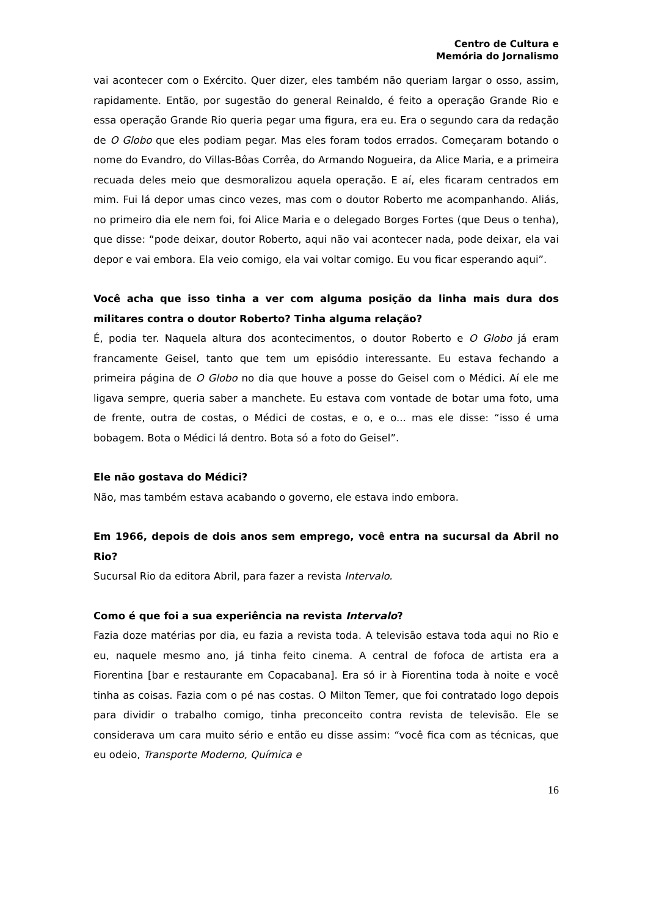Centro de Cultura e
Memória do Jornalismo
vai acontecer com o Exército. Quer dizer, eles também não queriam largar o osso, assim, rapidamente. Então, por sugestão do general Reinaldo, é feito a operação Grande Rio e essa operação Grande Rio queria pegar uma figura, era eu. Era o segundo cara da redação de O Globo que eles podiam pegar. Mas eles foram todos errados. Começaram botando o nome do Evandro, do Villas-Bôas Corrêa, do Armando Nogueira, da Alice Maria, e a primeira recuada deles meio que desmoralizou aquela operação. E aí, eles ficaram centrados em mim. Fui lá depor umas cinco vezes, mas com o doutor Roberto me acompanhando. Aliás, no primeiro dia ele nem foi, foi Alice Maria e o delegado Borges Fortes (que Deus o tenha), que disse: “pode deixar, doutor Roberto, aqui não vai acontecer nada, pode deixar, ela vai depor e vai embora. Ela veio comigo, ela vai voltar comigo. Eu vou ficar esperando aqui”.
Você acha que isso tinha a ver com alguma posição da linha mais dura dos militares contra o doutor Roberto? Tinha alguma relação?
É, podia ter. Naquela altura dos acontecimentos, o doutor Roberto e O Globo já eram francamente Geisel, tanto que tem um episódio interessante. Eu estava fechando a primeira página de O Globo no dia que houve a posse do Geisel com o Médici. Aí ele me ligava sempre, queria saber a manchete. Eu estava com vontade de botar uma foto, uma de frente, outra de costas, o Médici de costas, e o, e o... mas ele disse: “isso é uma bobagem. Bota o Médici lá dentro. Bota só a foto do Geisel”.
Ele não gostava do Médici?
Não, mas também estava acabando o governo, ele estava indo embora.
Em 1966, depois de dois anos sem emprego, você entra na sucursal da Abril no Rio?
Sucursal Rio da editora Abril, para fazer a revista Intervalo.
Como é que foi a sua experiência na revista Intervalo?
Fazia doze matérias por dia, eu fazia a revista toda. A televisão estava toda aqui no Rio e eu, naquele mesmo ano, já tinha feito cinema. A central de fofoca de artista era a Fiorentina [bar e restaurante em Copacabana]. Era só ir à Fiorentina toda à noite e você tinha as coisas. Fazia com o pé nas costas. O Milton Temer, que foi contratado logo depois para dividir o trabalho comigo, tinha preconceito contra revista de televisão. Ele se considerava um cara muito sério e então eu disse assim: “você fica com as técnicas, que eu odeio, Transporte Moderno, Química e
16